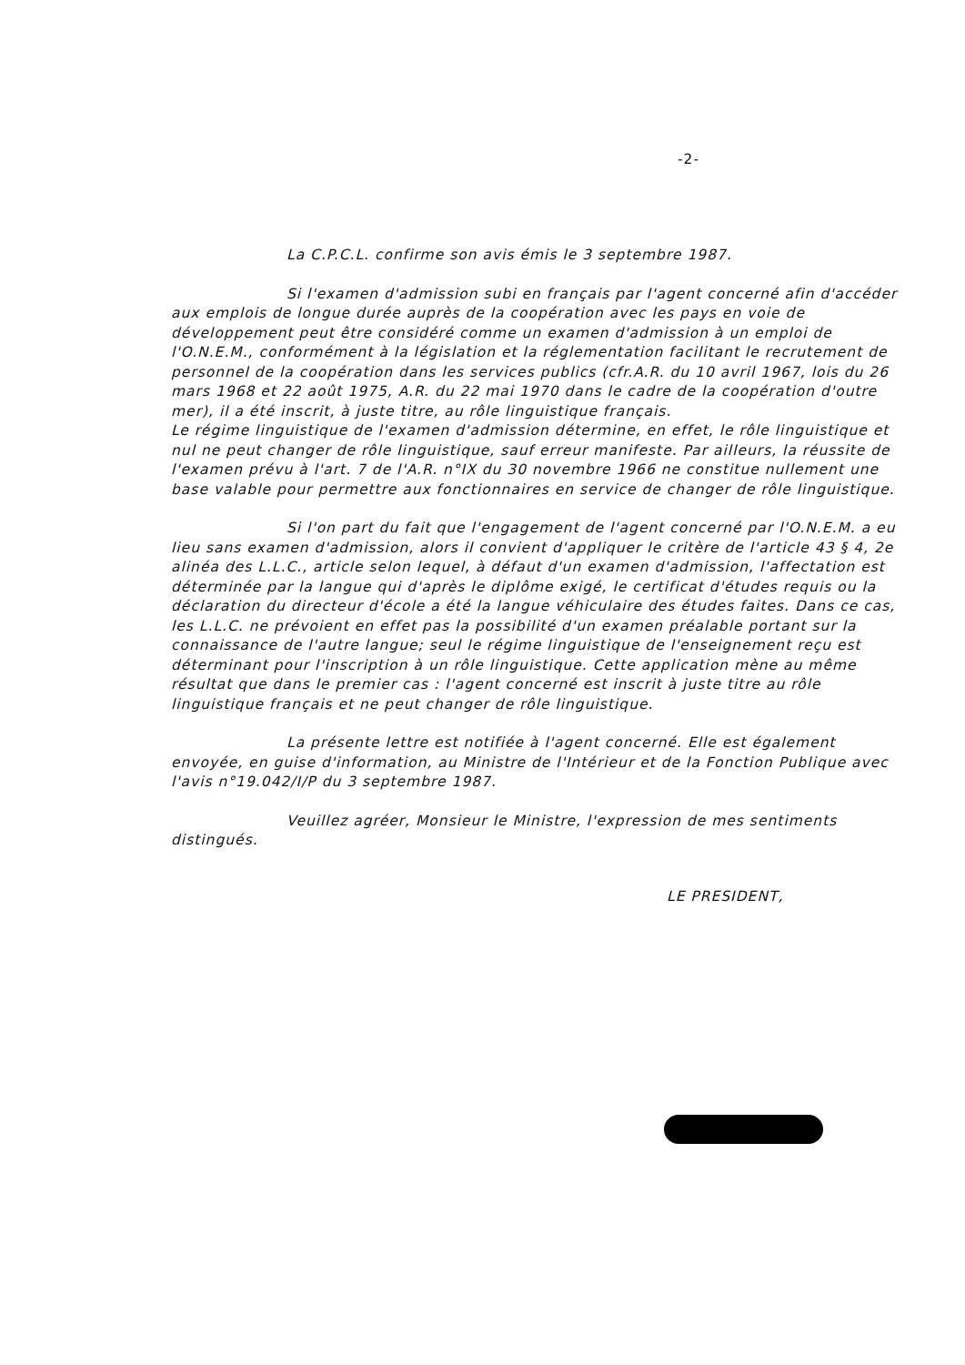-2-
La C.P.C.L. confirme son avis émis le 3 septembre 1987.
Si l'examen d'admission subi en français par l'agent concerné afin d'accéder aux emplois de longue durée auprès de la coopération avec les pays en voie de développement peut être considéré comme un examen d'admission à un emploi de l'O.N.E.M., conformément à la législation et la réglementation facilitant le recrutement de personnel de la coopération dans les services publics (cfr.A.R. du 10 avril 1967, lois du 26 mars 1968 et 22 août 1975, A.R. du 22 mai 1970 dans le cadre de la coopération d'outre mer), il a été inscrit, à juste titre, au rôle linguistique français.
Le régime linguistique de l'examen d'admission détermine, en effet, le rôle linguistique et nul ne peut changer de rôle linguistique, sauf erreur manifeste. Par ailleurs, la réussite de l'examen prévu à l'art. 7 de l'A.R. n°IX du 30 novembre 1966 ne constitue nullement une base valable pour permettre aux fonctionnaires en service de changer de rôle linguistique.
Si l'on part du fait que l'engagement de l'agent concerné par l'O.N.E.M. a eu lieu sans examen d'admission, alors il convient d'appliquer le critère de l'article 43 § 4, 2e alinéa des L.L.C., article selon lequel, à défaut d'un examen d'admission, l'affectation est déterminée par la langue qui d'après le diplôme exigé, le certificat d'études requis ou la déclaration du directeur d'école a été la langue véhiculaire des études faites. Dans ce cas, les L.L.C. ne prévoient en effet pas la possibilité d'un examen préalable portant sur la connaissance de l'autre langue; seul le régime linguistique de l'enseignement reçu est déterminant pour l'inscription à un rôle linguistique. Cette application mène au même résultat que dans le premier cas : l'agent concerné est inscrit à juste titre au rôle linguistique français et ne peut changer de rôle linguistique.
La présente lettre est notifiée à l'agent concerné. Elle est également envoyée, en guise d'information, au Ministre de l'Intérieur et de la Fonction Publique avec l'avis n°19.042/I/P du 3 septembre 1987.
Veuillez agréer, Monsieur le Ministre, l'expression de mes sentiments distingués.
LE PRESIDENT,